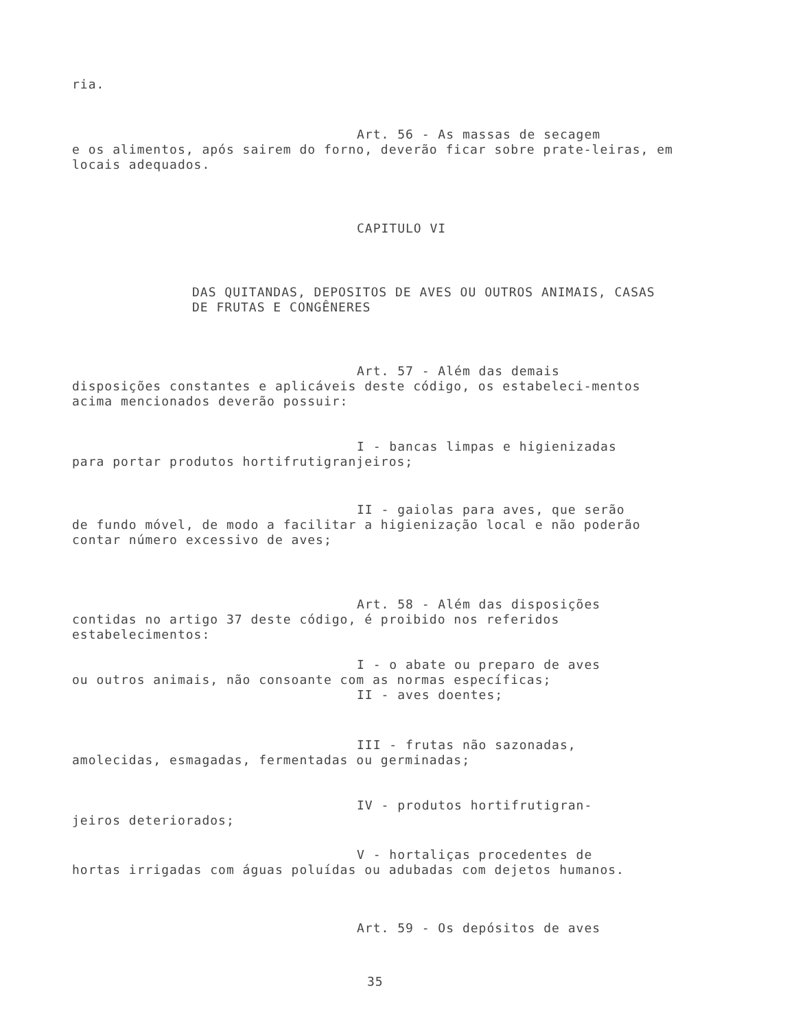ria.
Art. 56 - As massas de secagem
e os alimentos, após sairem do forno, deverão ficar sobre prate-leiras, em locais adequados.
CAPITULO VI
DAS QUITANDAS, DEPOSITOS DE AVES OU OUTROS ANIMAIS, CASAS DE FRUTAS E CONGÊNERES
Art. 57 - Além das demais
disposições constantes e aplicáveis deste código, os estabeleci-mentos acima mencionados deverão possuir:
I - bancas limpas e higienizadas
para portar produtos hortifrutigranjeiros;
II - gaiolas para aves, que serão
de fundo móvel, de modo a facilitar a higienização local e não poderão contar número excessivo de aves;
Art. 58 - Além das disposições
contidas no artigo 37 deste código, é proibido nos referidos estabelecimentos:
I - o abate ou preparo de aves
ou outros animais, não consoante com as normas específicas;
II - aves doentes;
III - frutas não sazonadas,
amolecidas, esmagadas, fermentadas ou germinadas;
IV - produtos hortifrutigran-
jeiros deteriorados;
V - hortaliças procedentes de
hortas irrigadas com águas poluídas ou adubadas com dejetos humanos.
Art. 59 - Os depósitos de aves
35